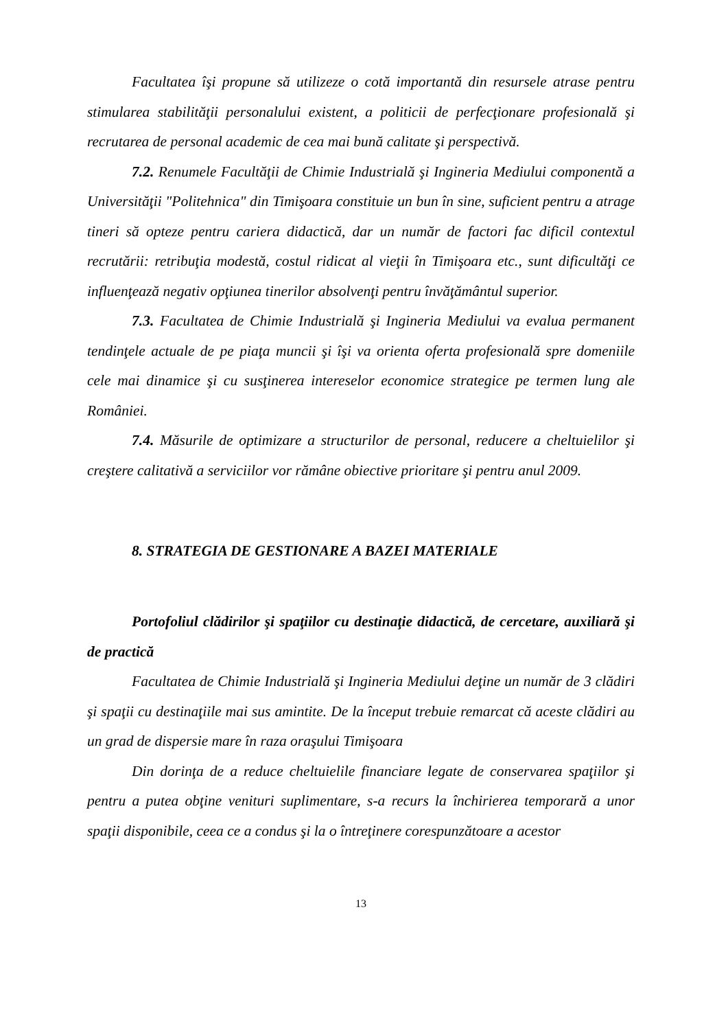Facultatea îşi propune să utilizeze o cotă importantă din resursele atrase pentru stimularea stabilităţii personalului existent, a politicii de perfecţionare profesională şi recrutarea de personal academic de cea mai bună calitate şi perspectivă.
7.2. Renumele Facultăţii de Chimie Industrială şi Ingineria Mediului componentă a Universităţii "Politehnica" din Timişoara constituie un bun în sine, suficient pentru a atrage tineri să opteze pentru cariera didactică, dar un număr de factori fac dificil contextul recrutării: retribuţia modestă, costul ridicat al vieţii în Timişoara etc., sunt dificultăţi ce influenţează negativ opţiunea tinerilor absolvenţi pentru învăţământul superior.
7.3. Facultatea de Chimie Industrială şi Ingineria Mediului va evalua permanent tendinţele actuale de pe piaţa muncii şi îşi va orienta oferta profesională spre domeniile cele mai dinamice şi cu susţinerea intereselor economice strategice pe termen lung ale României.
7.4. Măsurile de optimizare a structurilor de personal, reducere a cheltuielilor şi creştere calitativă a serviciilor vor rămâne obiective prioritare şi pentru anul 2009.
8. STRATEGIA DE GESTIONARE A BAZEI MATERIALE
Portofoliul clădirilor şi spaţiilor cu destinaţie didactică, de cercetare, auxiliară şi de practică
Facultatea de Chimie Industrială şi Ingineria Mediului deţine un număr de 3 clădiri şi spaţii cu destinaţiile mai sus amintite. De la început trebuie remarcat că aceste clădiri au un grad de dispersie mare în raza oraşului Timişoara
Din dorinţa de a reduce cheltuielile financiare legate de conservarea spaţiilor şi pentru a putea obţine venituri suplimentare, s-a recurs la închirierea temporară a unor spaţii disponibile, ceea ce a condus şi la o întreţinere corespunzătoare a acestor
13